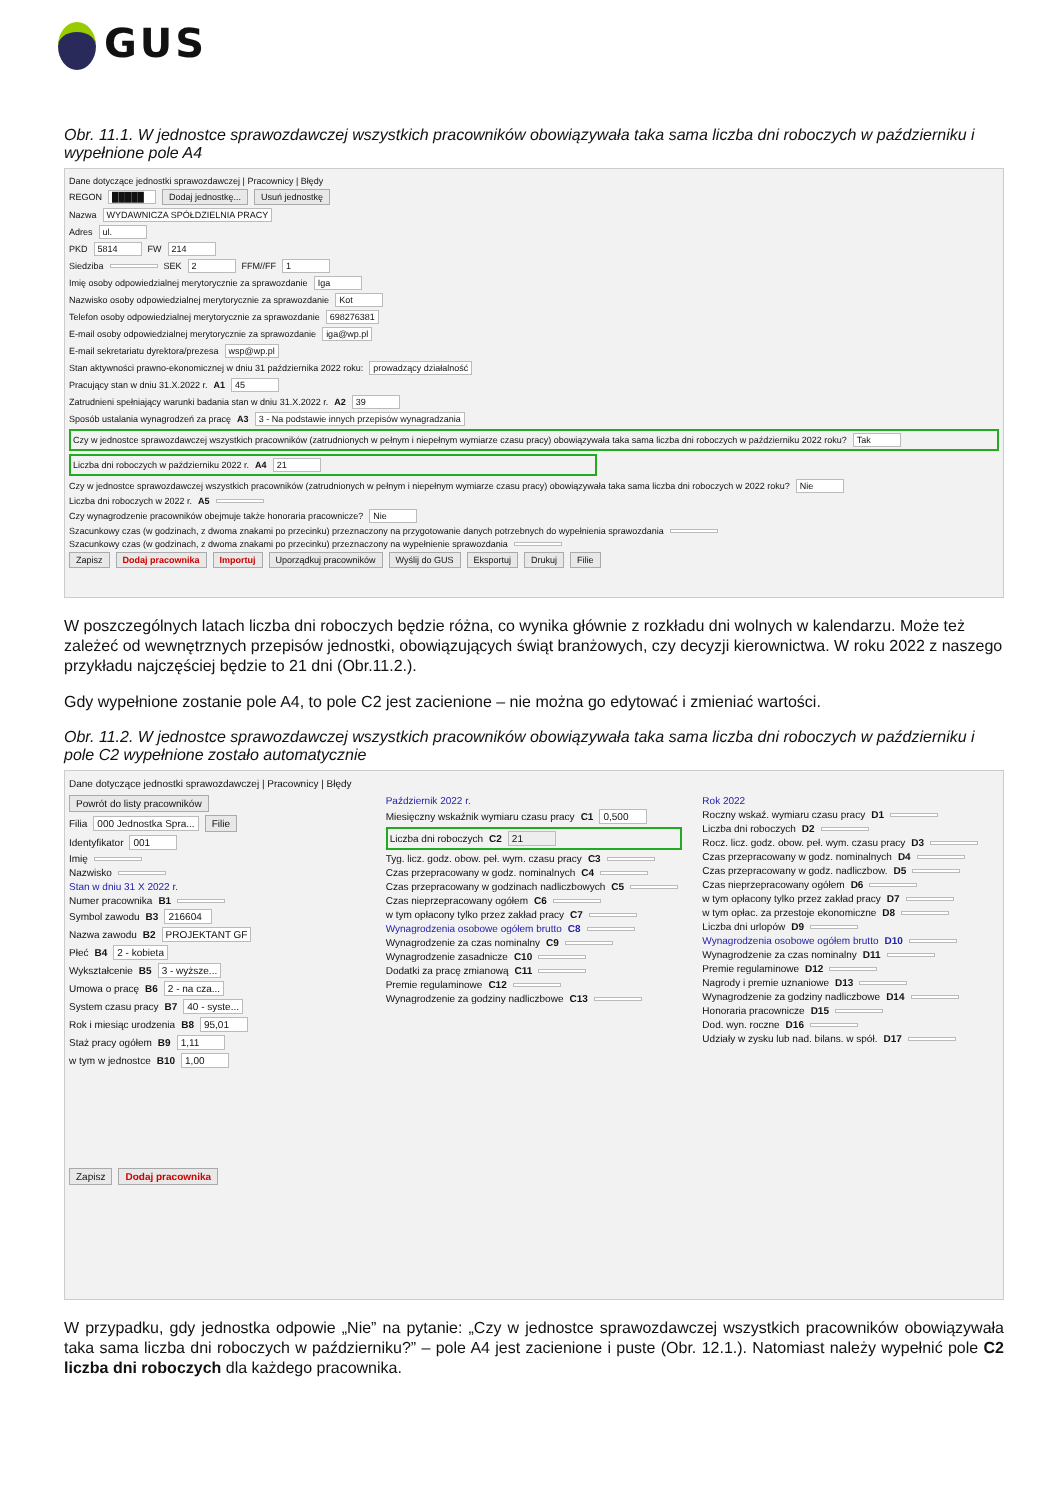GUS
Obr. 11.1. W jednostce sprawozdawczej wszystkich pracowników obowiązywała taka sama liczba dni roboczych w październiku i wypełnione pole A4
Dane dotyczące jednostki sprawozdawczej | Pracownicy | Błędy
REGON █████ Dodaj jednostkę... Usuń jednostkę
Nazwa WYDAWNICZA SPÓŁDZIELNIA PRACY
Adres ul.
PKD 5814 FW 214
Siedziba SEK 2 FFM//FF 1
Imię osoby odpowiedzialnej merytorycznie za sprawozdanie Iga
Nazwisko osoby odpowiedzialnej merytorycznie za sprawozdanie Kot
Telefon osoby odpowiedzialnej merytorycznie za sprawozdanie 698276381
E-mail osoby odpowiedzialnej merytorycznie za sprawozdanie iga@wp.pl
E-mail sekretariatu dyrektora/prezesa wsp@wp.pl
Stan aktywności prawno-ekonomicznej w dniu 31 października 2022 roku: prowadzący działalność
Pracujący stan w dniu 31.X.2022 r. A1 45
Zatrudnieni spełniający warunki badania stan w dniu 31.X.2022 r. A2 39
Sposób ustalania wynagrodzeń za pracę A3 3 - Na podstawie innych przepisów wynagradzania
Czy w jednostce sprawozdawczej wszystkich pracowników (zatrudnionych w pełnym i niepełnym wymiarze czasu pracy) obowiązywała taka sama liczba dni roboczych w październiku 2022 roku? Tak
Liczba dni roboczych w październiku 2022 r. A4 21
Czy w jednostce sprawozdawczej wszystkich pracowników (zatrudnionych w pełnym i niepełnym wymiarze czasu pracy) obowiązywała taka sama liczba dni roboczych w 2022 roku? Nie
Liczba dni roboczych w 2022 r. A5
Czy wynagrodzenie pracowników obejmuje także honoraria pracownicze? Nie
Szacunkowy czas (w godzinach, z dwoma znakami po przecinku) przeznaczony na przygotowanie danych potrzebnych do wypełnienia sprawozdania
Szacunkowy czas (w godzinach, z dwoma znakami po przecinku) przeznaczony na wypełnienie sprawozdania
Zapisz Dodaj pracownika Importuj Uporządkuj pracowników Wyślij do GUS Eksportuj Drukuj Filie
W poszczególnych latach liczba dni roboczych będzie różna, co wynika głównie z rozkładu dni wolnych w kalendarzu. Może też zależeć od wewnętrznych przepisów jednostki, obowiązujących świąt branżowych, czy decyzji kierownictwa. W roku 2022 z naszego przykładu najczęściej będzie to 21 dni (Obr.11.2.).
Gdy wypełnione zostanie pole A4, to pole C2 jest zacienione – nie można go edytować i zmieniać wartości.
Obr. 11.2. W jednostce sprawozdawczej wszystkich pracowników obowiązywała taka sama liczba dni roboczych w październiku i pole C2 wypełnione zostało automatycznie
Dane dotyczące jednostki sprawozdawczej | Pracownicy | Błędy
Powrót do listy pracowników
Filia 000 Jednostka Spra... Filie
Identyfikator 001
Imię
Nazwisko
Stan w dniu 31 X 2022 r.
Numer pracownika B1
Symbol zawodu B3 216604
Nazwa zawodu B2 PROJEKTANT GF
Płeć B4 2 - kobieta
Wykształcenie B5 3 - wyższe...
Umowa o pracę B6 2 - na cza...
System czasu pracy B7 40 - syste...
Rok i miesiąc urodzenia B8 95,01
Staż pracy ogółem B9 1,11
w tym w jednostce B10 1,00
Zapisz Dodaj pracownika
Październik 2022 r.
Miesięczny wskaźnik wymiaru czasu pracy C1 0,500
Liczba dni roboczych C2 21
Tyg. licz. godz. obow. peł. wym. czasu pracy C3
Czas przepracowany w godz. nominalnych C4
Czas przepracowany w godzinach nadliczbowych C5
Czas nieprzepracowany ogółem C6
w tym opłacony tylko przez zakład pracy C7
Wynagrodzenia osobowe ogółem brutto C8
Wynagrodzenie za czas nominalny C9
Wynagrodzenie zasadnicze C10
Dodatki za pracę zmianową C11
Premie regulaminowe C12
Wynagrodzenie za godziny nadliczbowe C13
Rok 2022
Roczny wskaź. wymiaru czasu pracy D1
Liczba dni roboczych D2
Rocz. licz. godz. obow. peł. wym. czasu pracy D3
Czas przepracowany w godz. nominalnych D4
Czas przepracowany w godz. nadliczbow. D5
Czas nieprzepracowany ogółem D6
w tym opłacony tylko przez zakład pracy D7
w tym opłac. za przestoje ekonomiczne D8
Liczba dni urlopów D9
Wynagrodzenia osobowe ogółem brutto D10
Wynagrodzenie za czas nominalny D11
Premie regulaminowe D12
Nagrody i premie uznaniowe D13
Wynagrodzenie za godziny nadliczbowe D14
Honoraria pracownicze D15
Dod. wyn. roczne D16
Udziały w zysku lub nad. bilans. w spół. D17
W przypadku, gdy jednostka odpowie „Nie” na pytanie: „Czy w jednostce sprawozdawczej wszystkich pracowników obowiązywała taka sama liczba dni roboczych w październiku?” – pole A4 jest zacienione i puste (Obr. 12.1.). Natomiast należy wypełnić pole C2 liczba dni roboczych dla każdego pracownika.